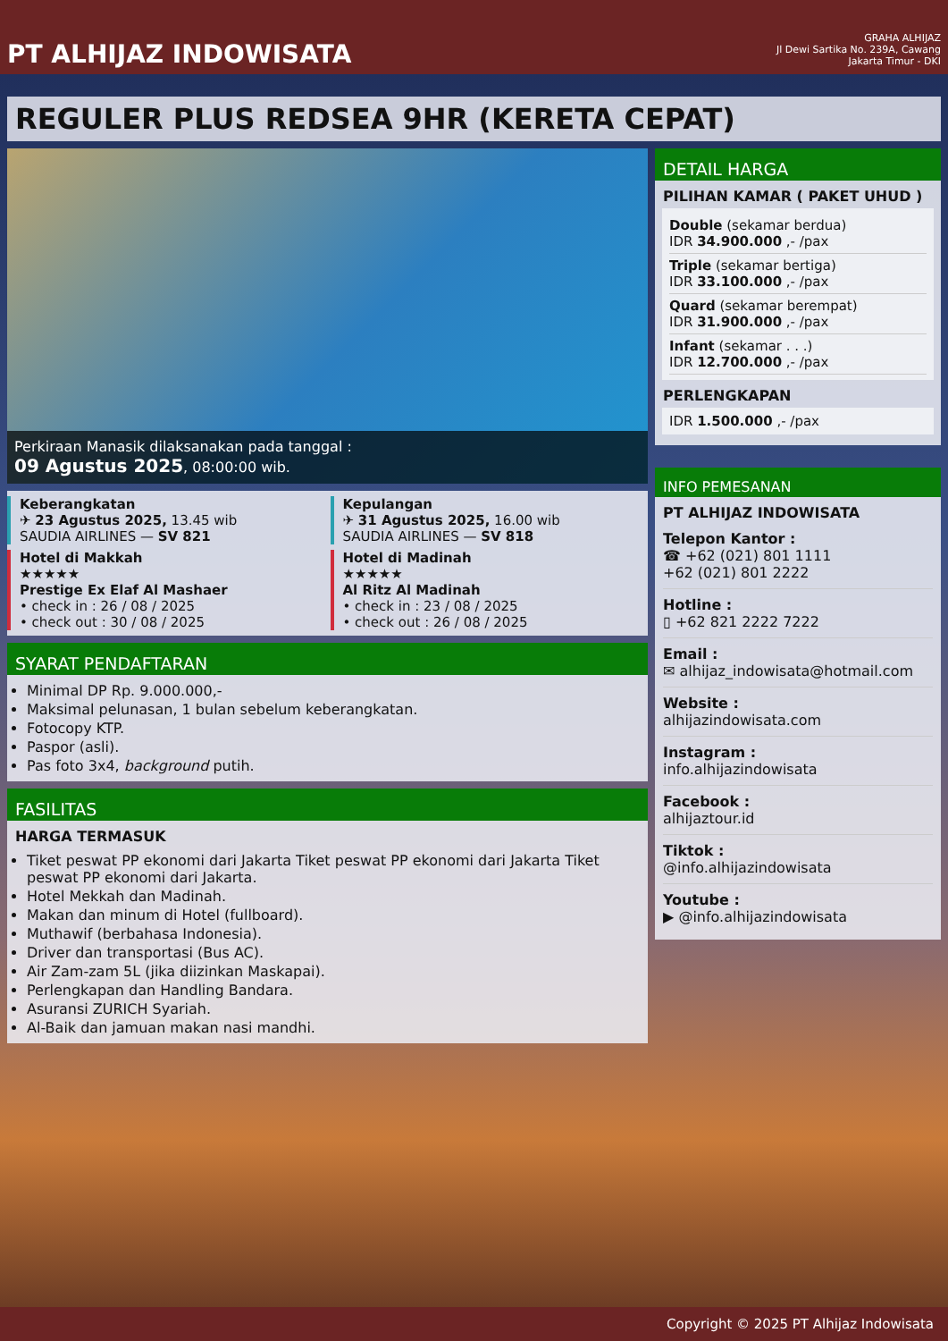PT ALHIJAZ INDOWISATA
GRAHA ALHIJAZ
Jl Dewi Sartika No. 239A, Cawang
Jakarta Timur - DKI
REGULER PLUS REDSEA 9HR (KERETA CEPAT)
Perkiraan Manasik dilaksanakan pada tanggal :
09 Agustus 2025, 08:00:00 wib.
Keberangkatan
✈ 23 Agustus 2025, 13.45 wib
SAUDIA AIRLINES — SV 821
Kepulangan
✈ 31 Agustus 2025, 16.00 wib
SAUDIA AIRLINES — SV 818
Hotel di Makkah
★★★★★
Prestige Ex Elaf Al Mashaer
• check in : 26 / 08 / 2025
• check out : 30 / 08 / 2025
Hotel di Madinah
★★★★★
Al Ritz Al Madinah
• check in : 23 / 08 / 2025
• check out : 26 / 08 / 2025
SYARAT PENDAFTARAN
Minimal DP Rp. 9.000.000,-
Maksimal pelunasan, 1 bulan sebelum keberangkatan.
Fotocopy KTP.
Paspor (asli).
Pas foto 3x4, background putih.
FASILITAS
HARGA TERMASUK
Tiket peswat PP ekonomi dari Jakarta Tiket peswat PP ekonomi dari Jakarta Tiket peswat PP ekonomi dari Jakarta.
Hotel Mekkah dan Madinah.
Makan dan minum di Hotel (fullboard).
Muthawif (berbahasa Indonesia).
Driver dan transportasi (Bus AC).
Air Zam-zam 5L (jika diizinkan Maskapai).
Perlengkapan dan Handling Bandara.
Asuransi ZURICH Syariah.
Al-Baik dan jamuan makan nasi mandhi.
DETAIL HARGA
PILIHAN KAMAR ( PAKET UHUD )
Double (sekamar berdua)
IDR 34.900.000 ,- /pax
Triple (sekamar bertiga)
IDR 33.100.000 ,- /pax
Quard (sekamar berempat)
IDR 31.900.000 ,- /pax
Infant (sekamar . . .)
IDR 12.700.000 ,- /pax
PERLENGKAPAN
IDR 1.500.000 ,- /pax
INFO PEMESANAN
PT ALHIJAZ INDOWISATA
Telepon Kantor :
☎ +62 (021) 801 1111
+62 (021) 801 2222
Hotline :
▯ +62 821 2222 7222
Email :
✉ alhijaz_indowisata@hotmail.com
Website :
alhijazindowisata.com
Instagram :
info.alhijazindowisata
Facebook :
alhijaztour.id
Tiktok :
@info.alhijazindowisata
Youtube :
▶ @info.alhijazindowisata
Copyright © 2025 PT Alhijaz Indowisata